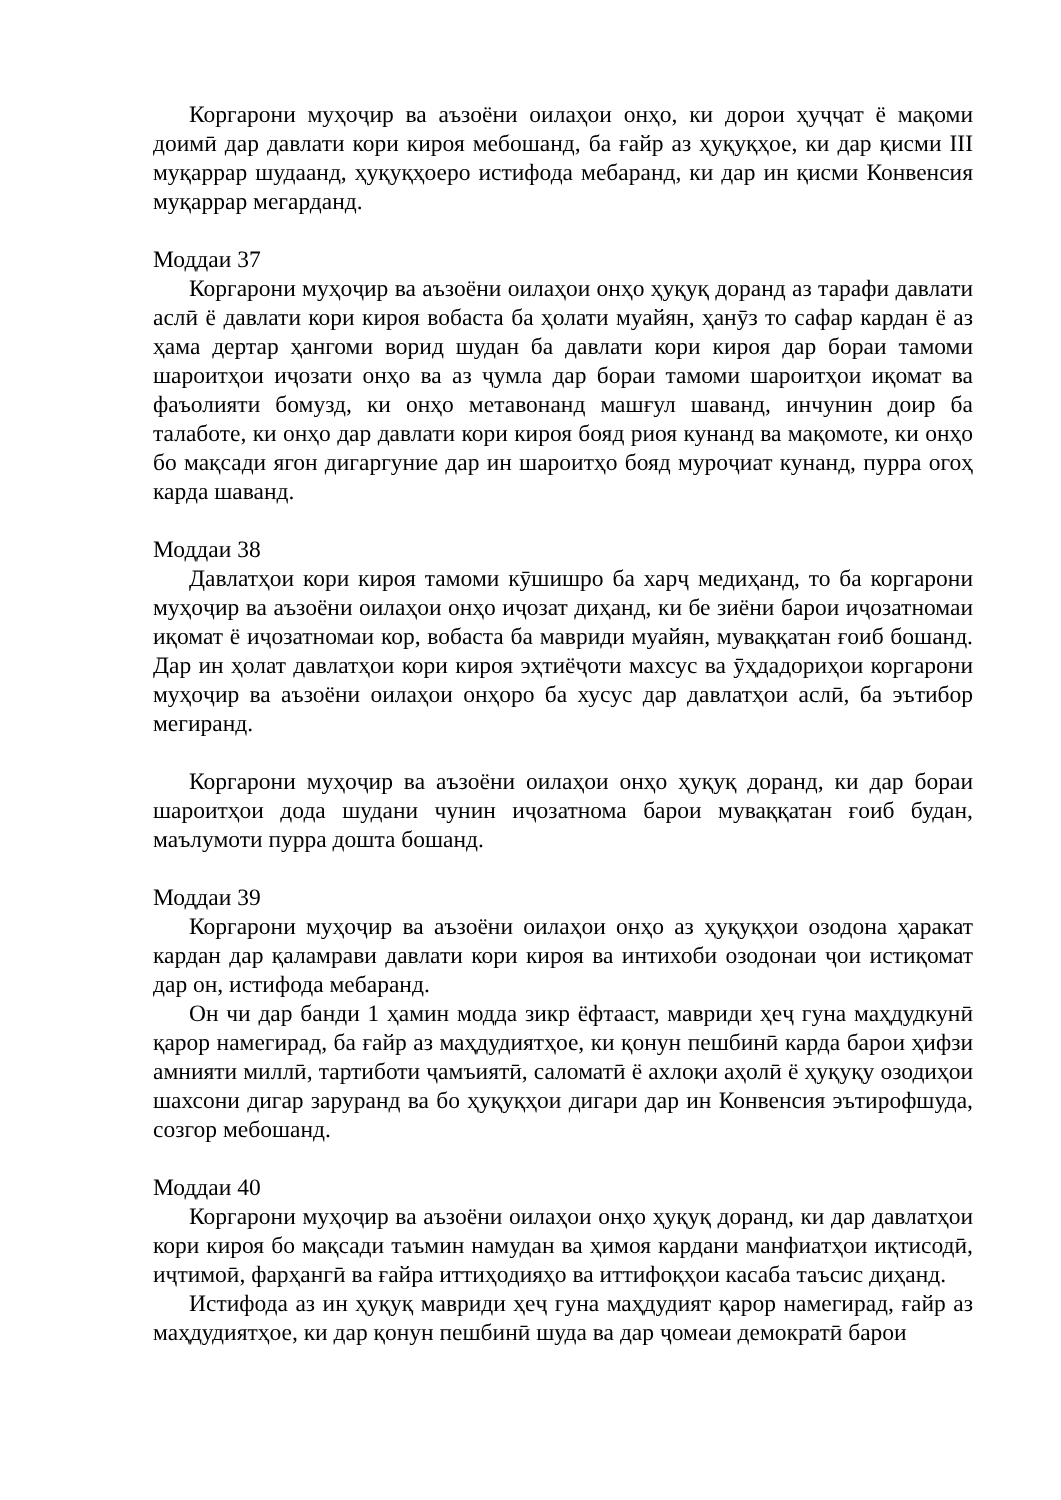Коргарони муҳоҷир ва аъзоёни оилаҳои онҳо, ки дорои ҳуҷҷат ё мақоми доимӣ дар давлати кори кироя мебошанд, ба ғайр аз ҳуқуқҳое, ки дар қисми III муқаррар шудаанд, ҳуқуқҳоеро истифода мебаранд, ки дар ин қисми Конвенсия муқаррар мегарданд.
Моддаи 37
Коргарони муҳоҷир ва аъзоёни оилаҳои онҳо ҳуқуқ доранд аз тарафи давлати аслӣ ё давлати кори кироя вобаста ба ҳолати муайян, ҳанӯз то сафар кардан ё аз ҳама дертар ҳангоми ворид шудан ба давлати кори кироя дар бораи тамоми шароитҳои иҷозати онҳо ва аз ҷумла дар бораи тамоми шароитҳои иқомат ва фаъолияти бомузд, ки онҳо метавонанд машғул шаванд, инчунин доир ба талаботе, ки онҳо дар давлати кори кироя бояд риоя кунанд ва мақомоте, ки онҳо бо мақсади ягон дигаргуние дар ин шароитҳо бояд муроҷиат кунанд, пурра огоҳ карда шаванд.
Моддаи 38
Давлатҳои кори кироя тамоми кӯшишро ба харҷ медиҳанд, то ба коргарони муҳоҷир ва аъзоёни оилаҳои онҳо иҷозат диҳанд, ки бе зиёни барои иҷозатномаи иқомат ё иҷозатномаи кор, вобаста ба мавриди муайян, муваққатан ғоиб бошанд. Дар ин ҳолат давлатҳои кори кироя эҳтиёҷоти махсус ва ӯҳдадориҳои коргарони муҳоҷир ва аъзоёни оилаҳои онҳоро ба хусус дар давлатҳои аслӣ, ба эътибор мегиранд.
Коргарони муҳоҷир ва аъзоёни оилаҳои онҳо ҳуқуқ доранд, ки дар бораи шароитҳои дода шудани чунин иҷозатнома барои муваққатан ғоиб будан, маълумоти пурра дошта бошанд.
Моддаи 39
Коргарони муҳоҷир ва аъзоёни оилаҳои онҳо аз ҳуқуқҳои озодона ҳаракат кардан дар қаламрави давлати кори кироя ва интихоби озодонаи ҷои истиқомат дар он, истифода мебаранд.
Он чи дар банди 1 ҳамин модда зикр ёфтааст, мавриди ҳеҷ гуна маҳдудкунӣ қарор намегирад, ба ғайр аз маҳдудиятҳое, ки қонун пешбинӣ карда барои ҳифзи амнияти миллӣ, тартиботи ҷамъиятӣ, саломатӣ ё ахлоқи аҳолӣ ё ҳуқуқу озодиҳои шахсони дигар заруранд ва бо ҳуқуқҳои дигари дар ин Конвенсия эътирофшуда, созгор мебошанд.
Моддаи 40
Коргарони муҳоҷир ва аъзоёни оилаҳои онҳо ҳуқуқ доранд, ки дар давлатҳои кори кироя бо мақсади таъмин намудан ва ҳимоя кардани манфиатҳои иқтисодӣ, иҷтимоӣ, фарҳангӣ ва ғайра иттиҳодияҳо ва иттифоқҳои касаба таъсис диҳанд.
Истифода аз ин ҳуқуқ мавриди ҳеҷ гуна маҳдудият қарор намегирад, ғайр аз маҳдудиятҳое, ки дар қонун пешбинӣ шуда ва дар ҷомеаи демократӣ барои